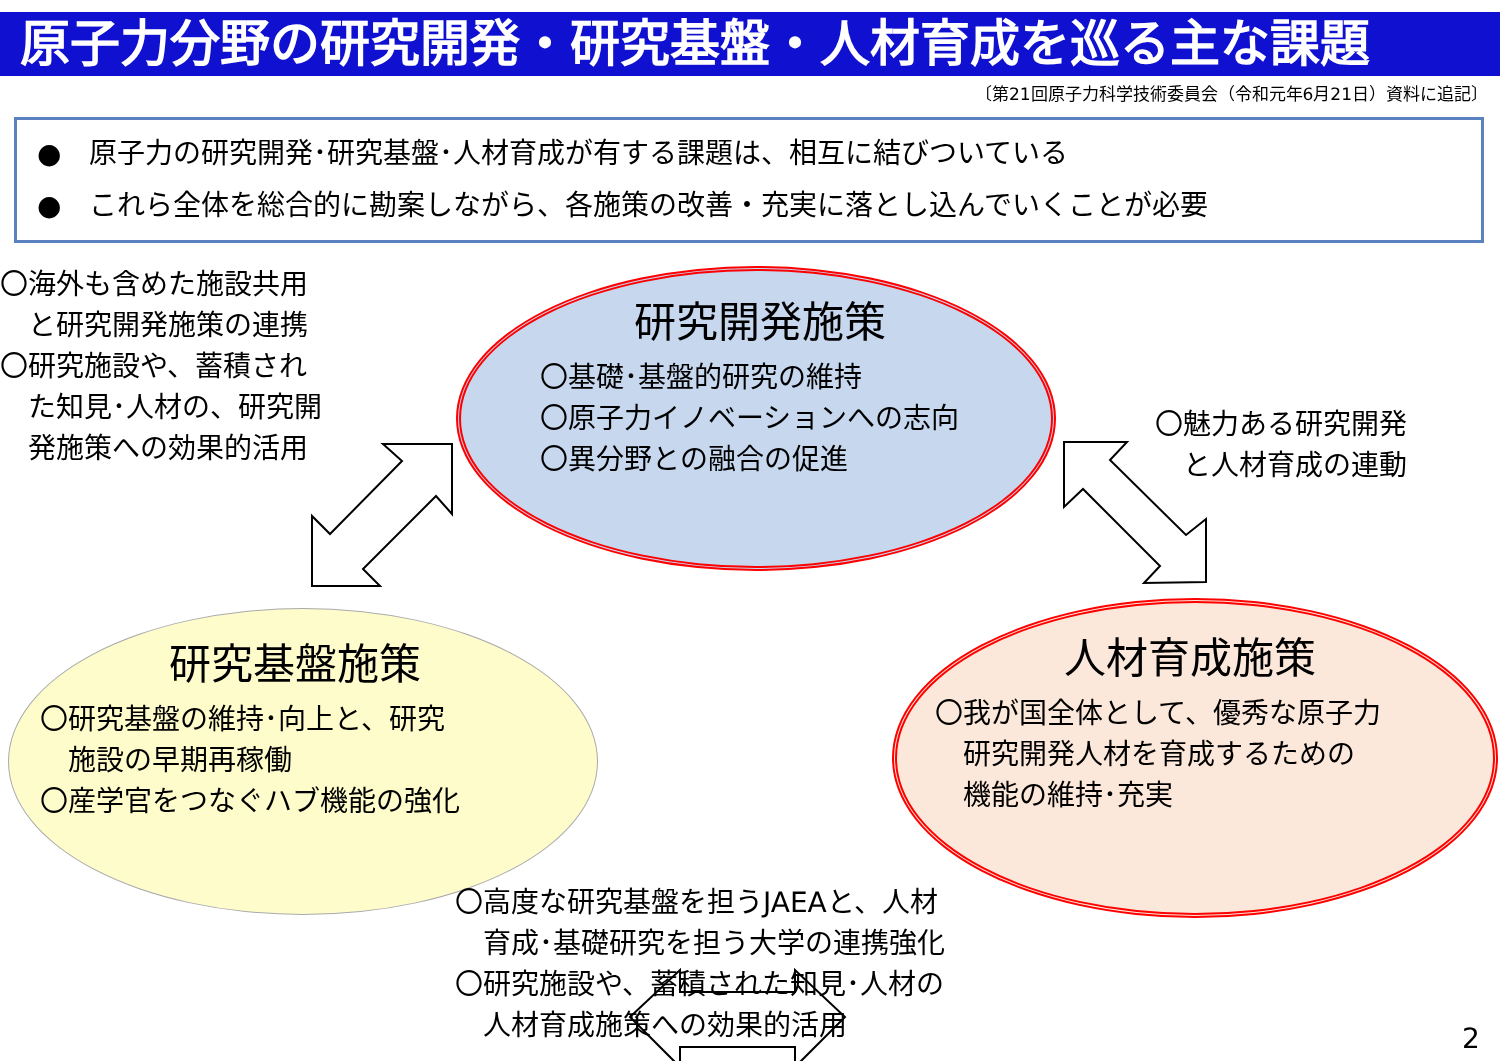原子力分野の研究開発・研究基盤・人材育成を巡る主な課題
〔第21回原子力科学技術委員会（令和元年6月21日）資料に追記〕
●　原子力の研究開発･研究基盤･人材育成が有する課題は、相互に結びついている
●　これら全体を総合的に勘案しながら、各施策の改善・充実に落とし込んでいくことが必要
〇海外も含めた施設共用
　と研究開発施策の連携
〇研究施設や、蓄積され
　た知見･人材の、研究開
　発施策への効果的活用
研究開発施策
〇基礎･基盤的研究の維持
〇原子力イノベーションへの志向
〇異分野との融合の促進
〇魅力ある研究開発
　と人材育成の連動
研究基盤施策
〇研究基盤の維持･向上と、研究
　施設の早期再稼働
〇産学官をつなぐハブ機能の強化
人材育成施策
〇我が国全体として、優秀な原子力
　研究開発人材を育成するための
　機能の維持･充実
〇高度な研究基盤を担うJAEAと、人材
　育成･基礎研究を担う大学の連携強化
〇研究施設や、蓄積された知見･人材の
　人材育成施策への効果的活用
2